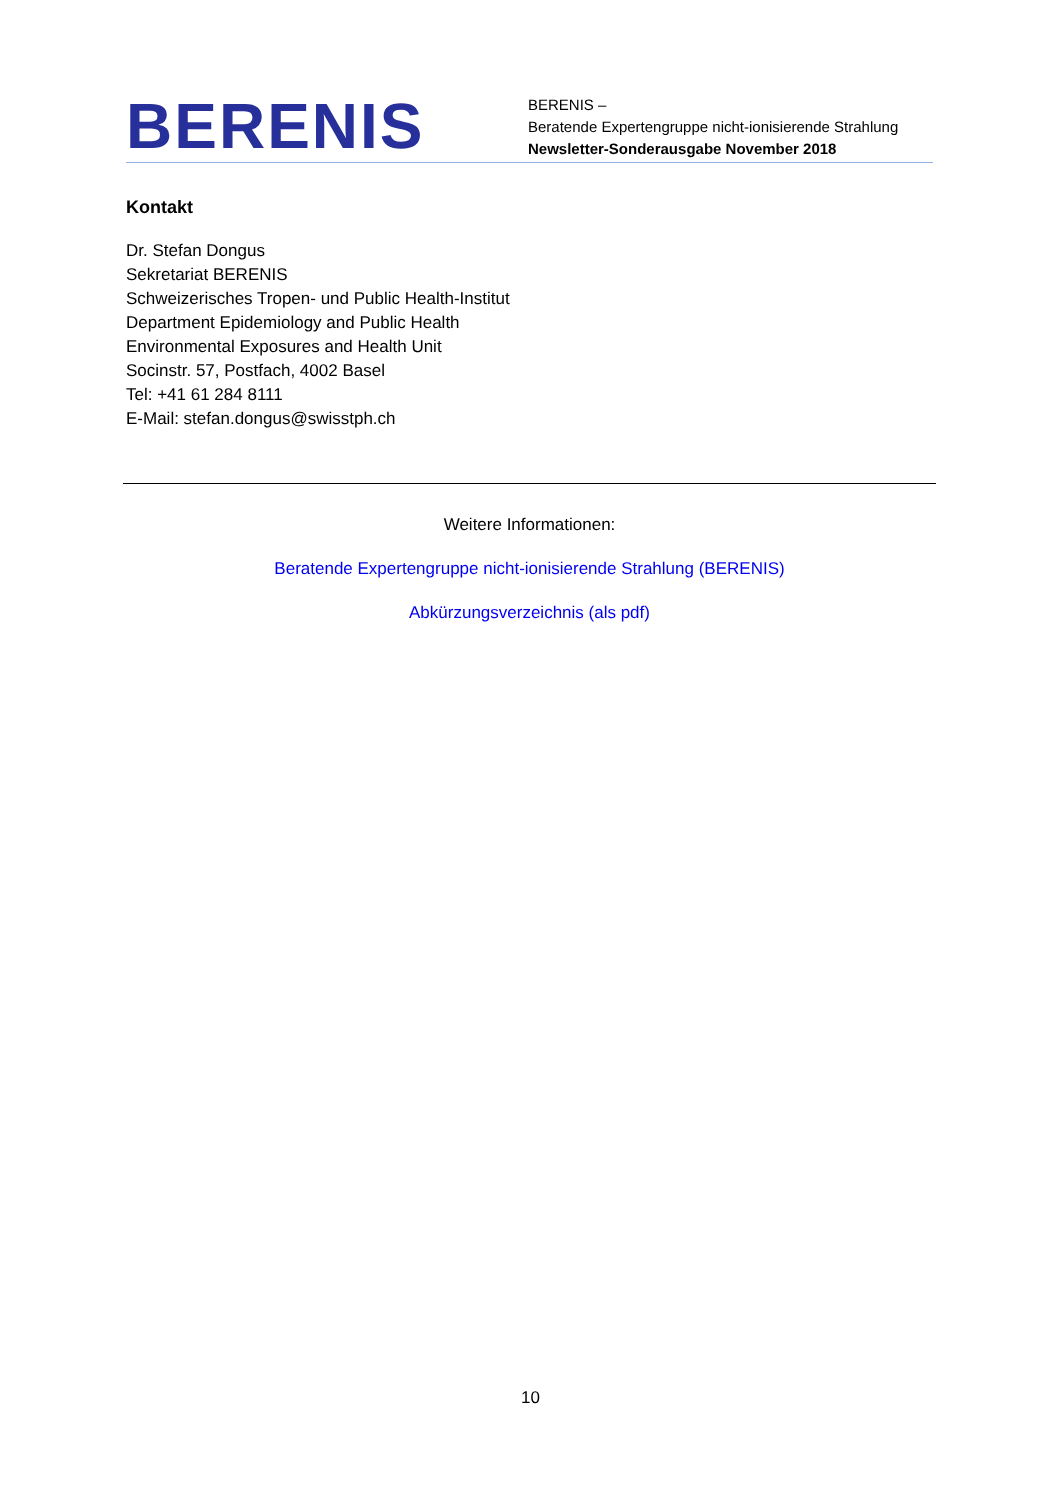BERENIS
BERENIS –
Beratende Expertengruppe nicht-ionisierende Strahlung
Newsletter-Sonderausgabe November 2018
Kontakt
Dr. Stefan Dongus
Sekretariat BERENIS
Schweizerisches Tropen- und Public Health-Institut
Department Epidemiology and Public Health
Environmental Exposures and Health Unit
Socinstr. 57, Postfach, 4002 Basel
Tel: +41 61 284 8111
E-Mail: stefan.dongus@swisstph.ch
Weitere Informationen:
Beratende Expertengruppe nicht-ionisierende Strahlung (BERENIS)
Abkürzungsverzeichnis (als pdf)
10